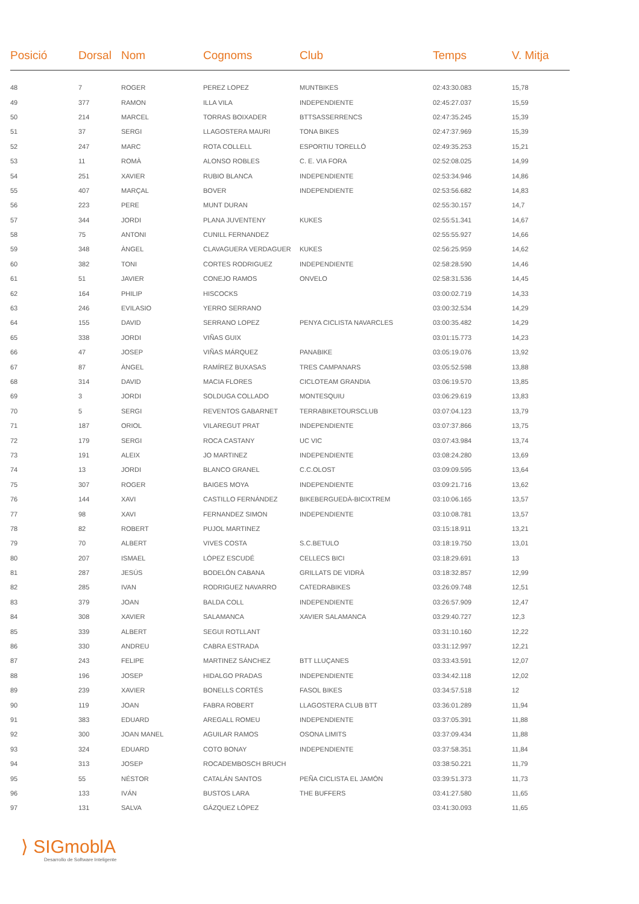| Posició | Dorsal | Nom | Cognoms | Club | Temps | V. Mitja |
| --- | --- | --- | --- | --- | --- | --- |
| 48 | 7 | ROGER | PEREZ LOPEZ | MUNTBIKES | 02:43:30.083 | 15,78 |
| 49 | 377 | RAMON | ILLA VILA | INDEPENDIENTE | 02:45:27.037 | 15,59 |
| 50 | 214 | MARCEL | TORRAS BOIXADER | BTTSASSERRENCS | 02:47:35.245 | 15,39 |
| 51 | 37 | SERGI | LLAGOSTERA MAURI | TONA BIKES | 02:47:37.969 | 15,39 |
| 52 | 247 | MARC | ROTA COLLELL | ESPORTIU TORELLÓ | 02:49:35.253 | 15,21 |
| 53 | 11 | ROMÀ | ALONSO ROBLES | C. E. VIA FORA | 02:52:08.025 | 14,99 |
| 54 | 251 | XAVIER | RUBIO BLANCA | INDEPENDIENTE | 02:53:34.946 | 14,86 |
| 55 | 407 | MARÇAL | BOVER | INDEPENDIENTE | 02:53:56.682 | 14,83 |
| 56 | 223 | PERE | MUNT DURAN | | 02:55:30.157 | 14,7 |
| 57 | 344 | JORDI | PLANA JUVENTENY | KUKES | 02:55:51.341 | 14,67 |
| 58 | 75 | ANTONI | CUNILL FERNANDEZ | | 02:55:55.927 | 14,66 |
| 59 | 348 | ÀNGEL | CLAVAGUERA VERDAGUER | KUKES | 02:56:25.959 | 14,62 |
| 60 | 382 | TONI | CORTES RODRIGUEZ | INDEPENDIENTE | 02:58:28.590 | 14,46 |
| 61 | 51 | JAVIER | CONEJO RAMOS | ONVELO | 02:58:31.536 | 14,45 |
| 62 | 164 | PHILIP | HISCOCKS | | 03:00:02.719 | 14,33 |
| 63 | 246 | EVILASIO | YERRO SERRANO | | 03:00:32.534 | 14,29 |
| 64 | 155 | DAVID | SERRANO LOPEZ | PENYA CICLISTA NAVARCLES | 03:00:35.482 | 14,29 |
| 65 | 338 | JORDI | VIÑAS GUIX | | 03:01:15.773 | 14,23 |
| 66 | 47 | JOSEP | VIÑAS MÁRQUEZ | PANABIKE | 03:05:19.076 | 13,92 |
| 67 | 87 | ÀNGEL | RAMÍREZ BUXASAS | TRES CAMPANARS | 03:05:52.598 | 13,88 |
| 68 | 314 | DAVID | MACIA FLORES | CICLOTEAM GRANDIA | 03:06:19.570 | 13,85 |
| 69 | 3 | JORDI | SOLDUGA COLLADO | MONTESQUIU | 03:06:29.619 | 13,83 |
| 70 | 5 | SERGI | REVENTOS GABARNET | TERRABIKETOURSCLUB | 03:07:04.123 | 13,79 |
| 71 | 187 | ORIOL | VILAREGUT PRAT | INDEPENDIENTE | 03:07:37.866 | 13,75 |
| 72 | 179 | SERGI | ROCA CASTANY | UC VIC | 03:07:43.984 | 13,74 |
| 73 | 191 | ALEIX | JO MARTINEZ | INDEPENDIENTE | 03:08:24.280 | 13,69 |
| 74 | 13 | JORDI | BLANCO GRANEL | C.C.OLOST | 03:09:09.595 | 13,64 |
| 75 | 307 | ROGER | BAIGES MOYA | INDEPENDIENTE | 03:09:21.716 | 13,62 |
| 76 | 144 | XAVI | CASTILLO FERNÁNDEZ | BIKEBERGUEDÀ-BICIXTREM | 03:10:06.165 | 13,57 |
| 77 | 98 | XAVI | FERNANDEZ SIMON | INDEPENDIENTE | 03:10:08.781 | 13,57 |
| 78 | 82 | ROBERT | PUJOL MARTINEZ | | 03:15:18.911 | 13,21 |
| 79 | 70 | ALBERT | VIVES COSTA | S.C.BETULO | 03:18:19.750 | 13,01 |
| 80 | 207 | ISMAEL | LÓPEZ ESCUDÉ | CELLECS BICI | 03:18:29.691 | 13 |
| 81 | 287 | JESÚS | BODELÓN CABANA | GRILLATS DE VIDRÀ | 03:18:32.857 | 12,99 |
| 82 | 285 | IVAN | RODRIGUEZ NAVARRO | CATEDRABIKES | 03:26:09.748 | 12,51 |
| 83 | 379 | JOAN | BALDA COLL | INDEPENDIENTE | 03:26:57.909 | 12,47 |
| 84 | 308 | XAVIER | SALAMANCA | XAVIER SALAMANCA | 03:29:40.727 | 12,3 |
| 85 | 339 | ALBERT | SEGUI ROTLLANT | | 03:31:10.160 | 12,22 |
| 86 | 330 | ANDREU | CABRA ESTRADA | | 03:31:12.997 | 12,21 |
| 87 | 243 | FELIPE | MARTINEZ SÁNCHEZ | BTT LLUÇANES | 03:33:43.591 | 12,07 |
| 88 | 196 | JOSEP | HIDALGO PRADAS | INDEPENDIENTE | 03:34:42.118 | 12,02 |
| 89 | 239 | XAVIER | BONELLS CORTÉS | FASOL BIKES | 03:34:57.518 | 12 |
| 90 | 119 | JOAN | FABRA ROBERT | LLAGOSTERA CLUB BTT | 03:36:01.289 | 11,94 |
| 91 | 383 | EDUARD | AREGALL ROMEU | INDEPENDIENTE | 03:37:05.391 | 11,88 |
| 92 | 300 | JOAN MANEL | AGUILAR RAMOS | OSONA LIMITS | 03:37:09.434 | 11,88 |
| 93 | 324 | EDUARD | COTO BONAY | INDEPENDIENTE | 03:37:58.351 | 11,84 |
| 94 | 313 | JOSEP | ROCADEMBOSCH BRUCH | | 03:38:50.221 | 11,79 |
| 95 | 55 | NÉSTOR | CATALÁN SANTOS | PEÑA CICLISTA EL JAMÓN | 03:39:51.373 | 11,73 |
| 96 | 133 | IVÁN | BUSTOS LARA | THE BUFFERS | 03:41:27.580 | 11,65 |
| 97 | 131 | SALVA | GÁZQUEZ LÓPEZ | | 03:41:30.093 | 11,65 |
⟩ SIGmoblA
Desarrollo de Software Inteligente